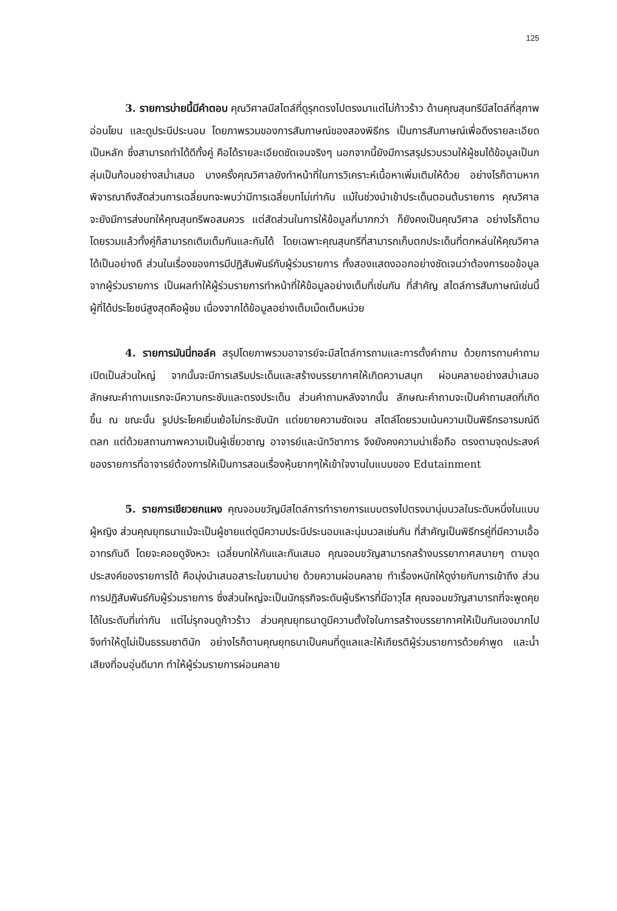125
3. รายการบ่ายนี้มีคำตอบ คุณวิศาลมีสไตล์ที่ดูรุกตรงไปตรงมาแต่ไม่ก้าวร้าว ด้านคุณสุนทรีมีสไตล์ที่สุภาพอ่อนโยน และดูประนีประนอม โดยภาพรวมของการสัมภาษณ์ของสองพิธีกร เป็นการสัมภาษณ์เพื่อดึงรายละเอียดเป็นหลัก ซึ่งสามารถทำได้ดีทั้งคู่ คือได้รายละเอียดชัดเจนจริงๆ นอกจากนี้ยังมีการสรุปรวบรวมให้ผู้ชมได้ข้อมูลเป็นกลุ่มเป็นก้อนอย่างสม่ำเสมอ บางครั้งคุณวิศาลยังทำหน้าที่ในการวิเคราะห์เนื้อหาเพิ่มเติมให้ด้วย อย่างไรก็ตามหากพิจารณาถึงสัดส่วนการเฉลี่ยบทจะพบว่ามีการเฉลี่ยบทไม่เท่ากัน แม้ในช่วงนำเข้าประเด็นตอนต้นรายการ คุณวิศาลจะยังมีการส่งบทให้คุณสุนทรีพอสมควร แต่สัดส่วนในการให้ข้อมูลที่มากกว่า ก็ยังคงเป็นคุณวิศาล อย่างไรก็ตามโดยรวมแล้วทั้งคู่ก็สามารถเติมเต็มกันและกันได้ โดยเฉพาะคุณสุนทรีที่สามารถเก็บตกประเด็นที่ตกหล่นให้คุณวิศาลได้เป็นอย่างดี ส่วนในเรื่องของการมีปฏิสัมพันธ์กับผู้ร่วมรายการ ทั้งสองแสดงออกอย่างชัดเจนว่าต้องการขอข้อมูลจากผู้ร่วมรายการ เป็นผลทำให้ผู้ร่วมรายการทำหน้าที่ให้ข้อมูลอย่างเต็มที่เช่นกัน ที่สำคัญ สไตล์การสัมภาษณ์เช่นนี้ ผู้ที่ได้ประโยชน์สูงสุดคือผู้ชม เนื่องจากได้ข้อมูลอย่างเต็มเม็ดเต็มหน่วย
4. รายการมันนี่ทอล์ค สรุปโดยภาพรวมอาจารย์จะมีสไตล์การถามและการตั้งคำถาม ด้วยการถามคำถามเปิดเป็นส่วนใหญ่ จากนั้นจะมีการเสริมประเด็นและสร้างบรรยากาศให้เกิดความสนุก ผ่อนคลายอย่างสม่ำเสมอ ลักษณะคำถามแรกจะมีความกระชับและตรงประเด็น ส่วนคำถามหลังจากนั้น ลักษณะคำถามจะเป็นคำถามสดที่เกิดขึ้น ณ ขณะนั้น รูปประโยคเยิ่นเย้อไม่กระชับนัก แต่ขยายความชัดเจน สไตล์โดยรวมเน้นความเป็นพิธีกรอารมณ์ดี ตลก แต่ด้วยสถานภาพความเป็นผู้เชี่ยวชาญ อาจารย์และนักวิชาการ จึงยังคงความน่าเชื่อถือ ตรงตามจุดประสงค์ของรายการที่อาจารย์ต้องการให้เป็นการสอนเรื่องหุ้นยากๆให้เข้าใจงานในแบบของ Edutainment
5. รายการเขียวยกแผง คุณจอมขวัญมีสไตล์การทำรายการแบบตรงไปตรงมานุ่มนวลในระดับหนึ่งในแบบผู้หญิง ส่วนคุณยุทธนาแม้จะเป็นผู้ชายแต่ดูมีความประนีประนอมและนุ่มนวลเช่นกัน ที่สำคัญเป็นพิธีกรคู่ที่มีความเอื้ออาทรกันดี โดยจะคอยดูจังหวะ เฉลี่ยบทให้กันและกันเสมอ คุณจอมขวัญสามารถสร้างบรรยากาศสบายๆ ตามจุดประสงค์ของรายการได้ คือมุ่งนำเสนอสาระในยามบ่าย ด้วยความผ่อนคลาย ทำเรื่องหนักให้ดูง่ายกับการเข้าถึง ส่วนการปฏิสัมพันธ์กับผู้ร่วมรายการ ซึ่งส่วนใหญ่จะเป็นนักธุรกิจระดับผู้บริหารที่มีอาวุโส คุณจอมขวัญสามารถที่จะพูดคุยได้ในระดับที่เท่ากัน แต่ไม่รุกจนดูก้าวร้าว ส่วนคุณยุทธนาดูมีความตั้งใจในการสร้างบรรยากาศให้เป็นกันเองมากไป จึงทำให้ดูไม่เป็นธรรมชาตินัก อย่างไรก็ตามคุณยุทธนาเป็นคนที่ดูแลและให้เกียรติผู้ร่วมรายการด้วยคำพูด และน้ำเสียงที่อบอุ่นดีมาก ทำให้ผู้ร่วมรายการผ่อนคลาย